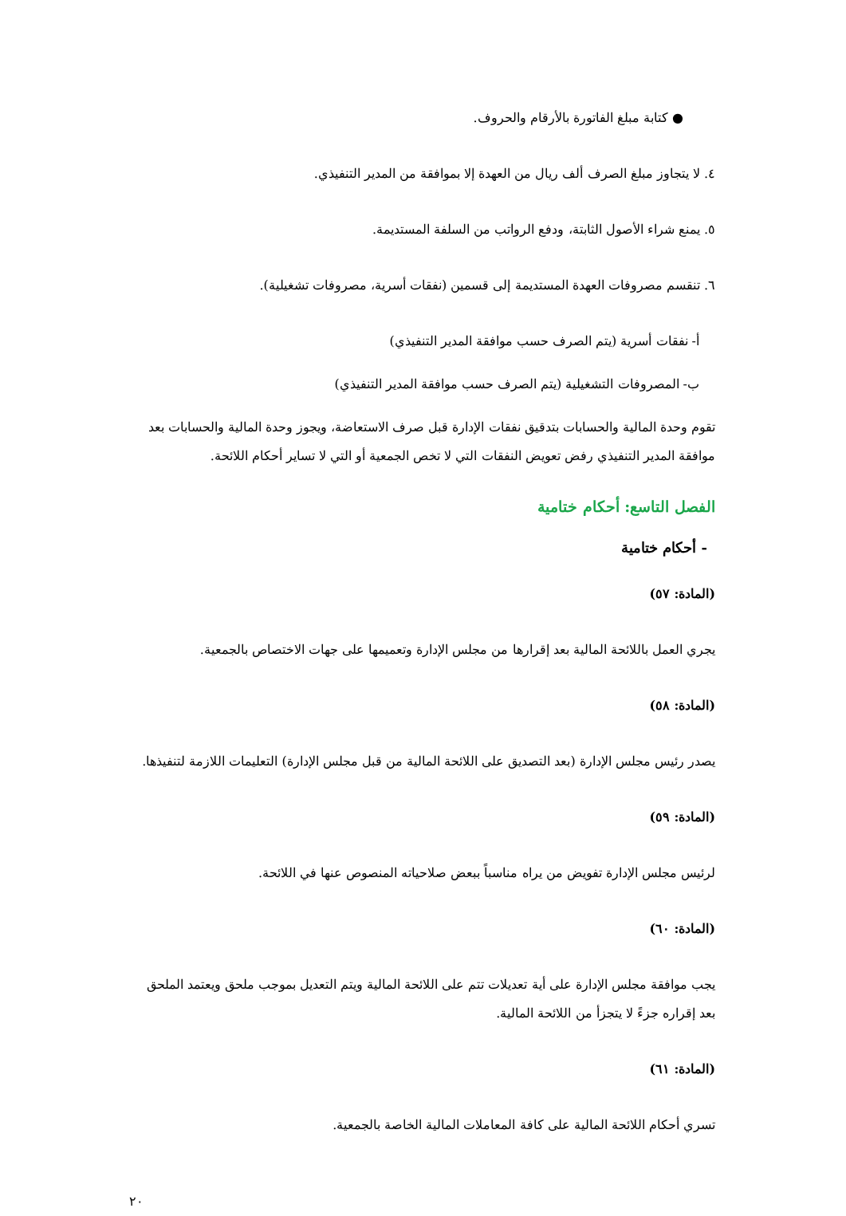● كتابة مبلغ الفاتورة بالأرقام والحروف.
٤. لا يتجاوز مبلغ الصرف ألف ريال من العهدة إلا بموافقة من المدير التنفيذي.
٥. يمنع شراء الأصول الثابتة، ودفع الرواتب من السلفة المستديمة.
٦. تنقسم مصروفات العهدة المستديمة إلى قسمين (نفقات أسرية، مصروفات تشغيلية).
أ- نفقات أسرية (يتم الصرف حسب موافقة المدير التنفيذي)
ب- المصروفات التشغيلية (يتم الصرف حسب موافقة المدير التنفيذي)
تقوم وحدة المالية والحسابات بتدقيق نفقات الإدارة قبل صرف الاستعاضة، ويجوز وحدة المالية والحسابات بعد موافقة المدير التنفيذي رفض تعويض النفقات التي لا تخص الجمعية أو التي لا تساير أحكام اللائحة.
الفصل التاسع: أحكام ختامية
- أحكام ختامية
(المادة: ٥٧)
يجري العمل باللائحة المالية بعد إقرارها من مجلس الإدارة وتعميمها على جهات الاختصاص بالجمعية.
(المادة: ٥٨)
يصدر رئيس مجلس الإدارة (بعد التصديق على اللائحة المالية من قبل مجلس الإدارة) التعليمات اللازمة لتنفيذها.
(المادة: ٥٩)
لرئيس مجلس الإدارة تفويض من يراه مناسباً ببعض صلاحياته المنصوص عنها في اللائحة.
(المادة: ٦٠)
يجب موافقة مجلس الإدارة على أية تعديلات تتم على اللائحة المالية ويتم التعديل بموجب ملحق ويعتمد الملحق بعد إقراره جزءً لا يتجزأ من اللائحة المالية.
(المادة: ٦١)
تسري أحكام اللائحة المالية على كافة المعاملات المالية الخاصة بالجمعية.
٢٠